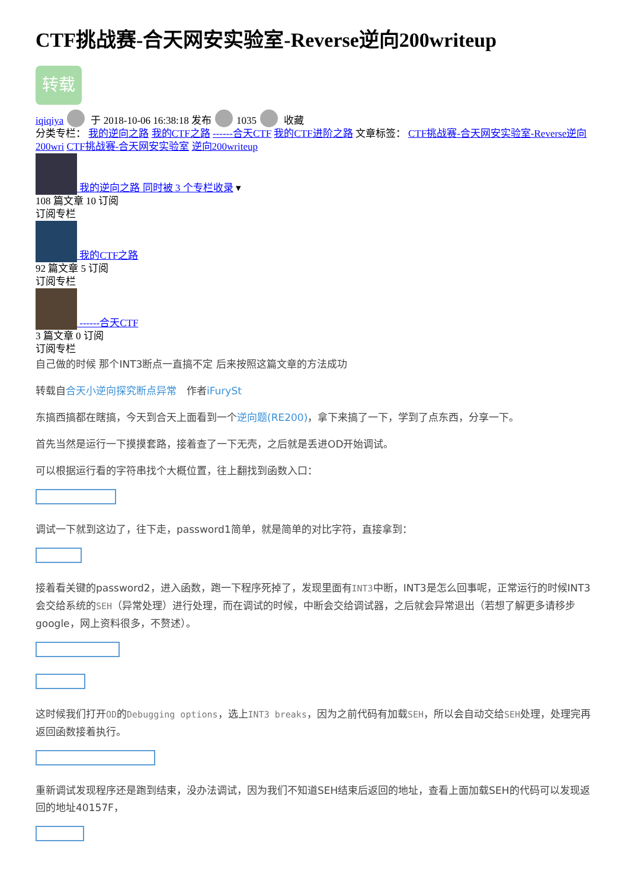CTF挑战赛-合天网安实验室-Reverse逆向200writeup
转载
iqiqiya 于 2018-10-06 16:38:18 发布 1035 收藏
分类专栏： 我的逆向之路 我的CTF之路 ------合天CTF 我的CTF进阶之路 文章标签： CTF挑战赛-合天网安实验室-Reverse逆向200wri CTF挑战赛-合天网安实验室 逆向200writeup
我的逆向之路 同时被 3 个专栏收录 ▾
108 篇文章 10 订阅
订阅专栏
我的CTF之路
92 篇文章 5 订阅
订阅专栏
------合天CTF
3 篇文章 0 订阅
订阅专栏
自己做的时候 那个INT3断点一直搞不定 后来按照这篇文章的方法成功
转载自合天小逆向探究断点异常　作者iFurySt
东搞西搞都在瞎搞，今天到合天上面看到一个逆向题(RE200)，拿下来搞了一下，学到了点东西，分享一下。
首先当然是运行一下摸摸套路，接着查了一下无壳，之后就是丢进OD开始调试。
可以根据运行看的字符串找个大概位置，往上翻找到函数入口：
调试一下就到这边了，往下走，password1简单，就是简单的对比字符，直接拿到：
接着看关键的password2，进入函数，跑一下程序死掉了，发现里面有INT3中断，INT3是怎么回事呢，正常运行的时候INT3会交给系统的SEH（异常处理）进行处理，而在调试的时候，中断会交给调试器，之后就会异常退出（若想了解更多请移步google，网上资料很多，不赘述）。
这时候我们打开OD的Debugging options，选上INT3 breaks，因为之前代码有加载SEH，所以会自动交给SEH处理，处理完再返回函数接着执行。
重新调试发现程序还是跑到结束，没办法调试，因为我们不知道SEH结束后返回的地址，查看上面加载SEH的代码可以发现返回的地址40157F，